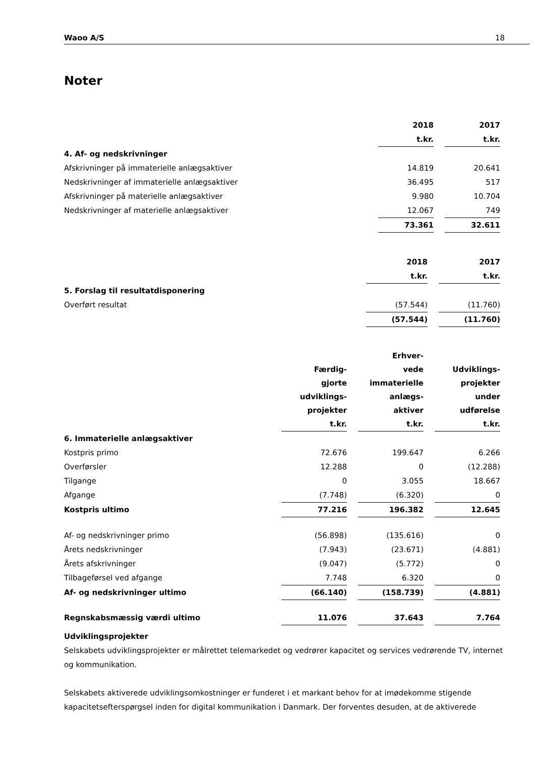Waoo A/S 18
Noter
| | 2018 | | 2017 |
| | t.kr. | | t.kr. |
| 4. Af- og nedskrivninger | | | |
| Afskrivninger på immaterielle anlægsaktiver | 14.819 | | 20.641 |
| Nedskrivninger af immaterielle anlægsaktiver | 36.495 | | 517 |
| Afskrivninger på materielle anlægsaktiver | 9.980 | | 10.704 |
| Nedskrivninger af materielle anlægsaktiver | 12.067 | | 749 |
| | 73.361 | | 32.611 |
| | 2018 | | 2017 |
| | t.kr. | | t.kr. |
| 5. Forslag til resultatdisponering | | | |
| Overført resultat | (57.544) | | (11.760) |
| | (57.544) | | (11.760) |
| | Færdig- gjorte udviklings- projekter t.kr. | | Erhver- vede immaterielle anlægs- aktiver t.kr. | | Udviklings- projekter under udførelse t.kr. |
| 6. Immaterielle anlægsaktiver | | | | | |
| Kostpris primo | 72.676 | | 199.647 | | 6.266 |
| Overførsler | 12.288 | | 0 | | (12.288) |
| Tilgange | 0 | | 3.055 | | 18.667 |
| Afgange | (7.748) | | (6.320) | | 0 |
| Kostpris ultimo | 77.216 | | 196.382 | | 12.645 |
| Af- og nedskrivninger primo | (56.898) | | (135.616) | | 0 |
| Årets nedskrivninger | (7.943) | | (23.671) | | (4.881) |
| Årets afskrivninger | (9.047) | | (5.772) | | 0 |
| Tilbageførsel ved afgange | 7.748 | | 6.320 | | 0 |
| Af- og nedskrivninger ultimo | (66.140) | | (158.739) | | (4.881) |
| Regnskabsmæssig værdi ultimo | 11.076 | | 37.643 | | 7.764 |
Udviklingsprojekter
Selskabets udviklingsprojekter er målrettet telemarkedet og vedrører kapacitet og services vedrørende TV, internet og kommunikation.
Selskabets aktiverede udviklingsomkostninger er funderet i et markant behov for at imødekomme stigende kapacitetsefterspørgsel inden for digital kommunikation i Danmark. Der forventes desuden, at de aktiverede